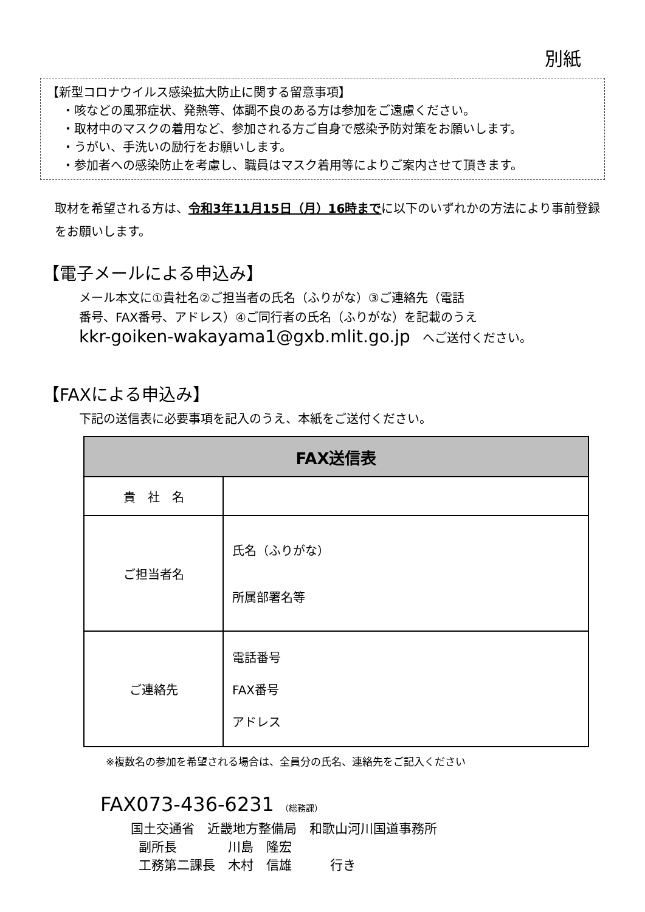別紙
【新型コロナウイルス感染拡大防止に関する留意事項】
・咳などの風邪症状、発熱等、体調不良のある方は参加をご遠慮ください。
・取材中のマスクの着用など、参加される方ご自身で感染予防対策をお願いします。
・うがい、手洗いの励行をお願いします。
・参加者への感染防止を考慮し、職員はマスク着用等によりご案内させて頂きます。
取材を希望される方は、令和3年11月15日（月）16時までに以下のいずれかの方法により事前登録をお願いします。
【電子メールによる申込み】
メール本文に①貴社名②ご担当者の氏名（ふりがな）③ご連絡先（電話
番号、FAX番号、アドレス）④ご同行者の氏名（ふりがな）を記載のうえ
kkr-goiken-wakayama1@gxb.mlit.go.jp　へご送付ください。
【FAXによる申込み】
下記の送信表に必要事項を記入のうえ、本紙をご送付ください。
| FAX送信表 | |
| --- | --- |
| 貴 社 名 | |
| ご担当者名 | 氏名（ふりがな） 所属部署名等 |
| ご連絡先 | 電話番号 FAX番号 アドレス |
※複数名の参加を希望される場合は、全員分の氏名、連絡先をご記入ください
FAX073-436-6231 （総務課）
国土交通省　近畿地方整備局　和歌山河川国道事務所 副所長　　　　川島　隆宏 工務第二課長　木村　信雄　　　行き